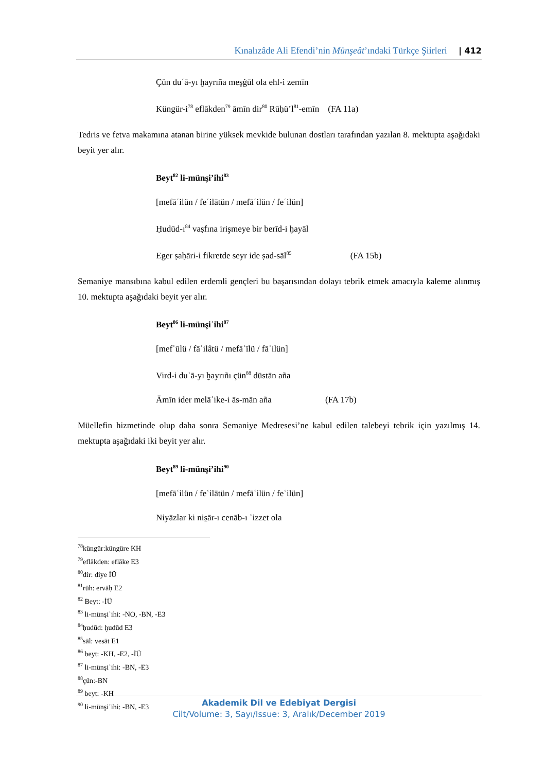Kınalızâde Ali Efendi’nin Münşeât’ındaki Türkçe Şiirleri | 412
Çün duʿā-yı ḫayrıña meşġūl ola ehl-i zemīn
Küngür-i<sup>78</sup> eflākden<sup>79</sup> āmīn dir<sup>80</sup> Rūḥü’l<sup>81</sup>-emīn (FA 11a)
Tedris ve fetva makamına atanan birine yüksek mevkide bulunan dostları tarafından yazılan 8. mektupta aşağıdaki beyit yer alır.
Beyt<sup>82</sup> li-münşi’ihi<sup>83</sup>
[mefāʿilün / feʿilātün / mefāʿilün / feʿilün]
Ḥudūd-ı<sup>84</sup> vaṣfına irişmeye bir berīd-i ḫayāl
Eger ṣaḥāri-i fikretde seyr ide ṣad-sāl<sup>85</sup> (FA 15b)
Semaniye mansıbına kabul edilen erdemli gençleri bu başarısından dolayı tebrik etmek amacıyla kaleme alınmış 10. mektupta aşağıdaki beyit yer alır.
Beyt<sup>86</sup> li-münşiʾihi<sup>87</sup>
[mefʿūlü / fāʿilâtü / mefāʿīlü / fāʿilün]
Vird-i duʿā-yı ḫayrıñı çün<sup>88</sup> dūstān aña
Āmīn ider melāʾike-i ās-mān aña (FA 17b)
Müellefin hizmetinde olup daha sonra Semaniye Medresesi’ne kabul edilen talebeyi tebrik için yazılmış 14. mektupta aşağıdaki iki beyit yer alır.
Beyt<sup>89</sup> li-münşi’ihi<sup>90</sup>
[mefāʿilün / feʿilātün / mefāʿilün / feʿilün]
Niyāzlar ki nis̱ār-ı cenāb-ı ʿizzet ola
<sup>78</sup> küngür:küngüre KH
<sup>79</sup> eflākden: eflāke E3
<sup>80</sup> dir: diye İÜ
<sup>81</sup> rūh: ervāḥ E2
<sup>82</sup> Beyt: -İÜ
<sup>83</sup> li-münşiʾihi: -NO, -BN, -E3
<sup>84</sup> ḥudūd: ḫudūd E3
<sup>85</sup> sāl: vesāt E1
<sup>86</sup> beyt: -KH, -E2, -İÜ
<sup>87</sup> li-münşiʾihi: -BN, -E3
<sup>88</sup> çün:-BN
<sup>89</sup> beyt: -KH
<sup>90</sup> li-münşiʾihi: -BN, -E3
Akademik Dil ve Edebiyat Dergisi
Cilt/Volume: 3, Sayı/Issue: 3, Aralık/December 2019